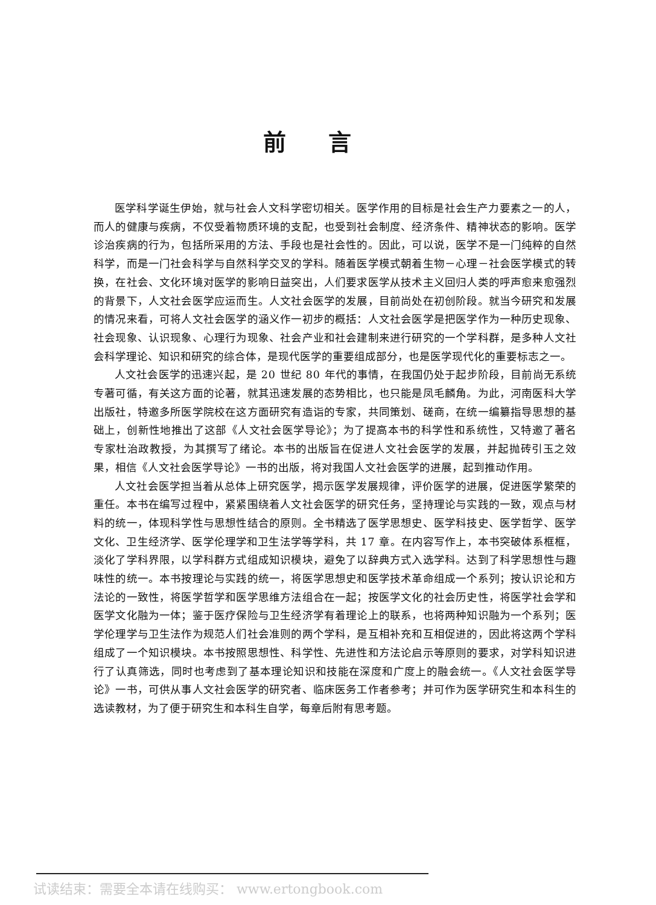前言
医学科学诞生伊始，就与社会人文科学密切相关。医学作用的目标是社会生产力要素之一的人，而人的健康与疾病，不仅受着物质环境的支配，也受到社会制度、经济条件、精神状态的影响。医学诊治疾病的行为，包括所采用的方法、手段也是社会性的。因此，可以说，医学不是一门纯粹的自然科学，而是一门社会科学与自然科学交叉的学科。随着医学模式朝着生物－心理－社会医学模式的转换，在社会、文化环境对医学的影响日益突出，人们要求医学从技术主义回归人类的呼声愈来愈强烈的背景下，人文社会医学应运而生。人文社会医学的发展，目前尚处在初创阶段。就当今研究和发展的情况来看，可将人文社会医学的涵义作一初步的概括：人文社会医学是把医学作为一种历史现象、社会现象、认识现象、心理行为现象、社会产业和社会建制来进行研究的一个学科群，是多种人文社会科学理论、知识和研究的综合体，是现代医学的重要组成部分，也是医学现代化的重要标志之一。
人文社会医学的迅速兴起，是 20 世纪 80 年代的事情，在我国仍处于起步阶段，目前尚无系统专著可循，有关这方面的论著，就其迅速发展的态势相比，也只能是凤毛麟角。为此，河南医科大学出版社，特邀多所医学院校在这方面研究有造诣的专家，共同策划、磋商，在统一编纂指导思想的基础上，创新性地推出了这部《人文社会医学导论》；为了提高本书的科学性和系统性，又特邀了著名专家杜治政教授，为其撰写了绪论。本书的出版旨在促进人文社会医学的发展，并起抛砖引玉之效果，相信《人文社会医学导论》一书的出版，将对我国人文社会医学的进展，起到推动作用。
人文社会医学担当着从总体上研究医学，揭示医学发展规律，评价医学的进展，促进医学繁荣的重任。本书在编写过程中，紧紧围绕着人文社会医学的研究任务，坚持理论与实践的一致，观点与材料的统一，体现科学性与思想性结合的原则。全书精选了医学思想史、医学科技史、医学哲学、医学文化、卫生经济学、医学伦理学和卫生法学等学科，共 17 章。在内容写作上，本书突破体系框框，淡化了学科界限，以学科群方式组成知识模块，避免了以辞典方式入选学科。达到了科学思想性与趣味性的统一。本书按理论与实践的统一，将医学思想史和医学技术革命组成一个系列；按认识论和方法论的一致性，将医学哲学和医学思维方法组合在一起；按医学文化的社会历史性，将医学社会学和医学文化融为一体；鉴于医疗保险与卫生经济学有着理论上的联系，也将两种知识融为一个系列；医学伦理学与卫生法作为规范人们社会准则的两个学科，是互相补充和互相促进的，因此将这两个学科组成了一个知识模块。本书按照思想性、科学性、先进性和方法论启示等原则的要求，对学科知识进行了认真筛选，同时也考虑到了基本理论知识和技能在深度和广度上的融会统一。《人文社会医学导论》一书，可供从事人文社会医学的研究者、临床医务工作者参考；并可作为医学研究生和本科生的选读教材，为了便于研究生和本科生自学，每章后附有思考题。
试读结束：需要全本请在线购买： www.ertongbook.com